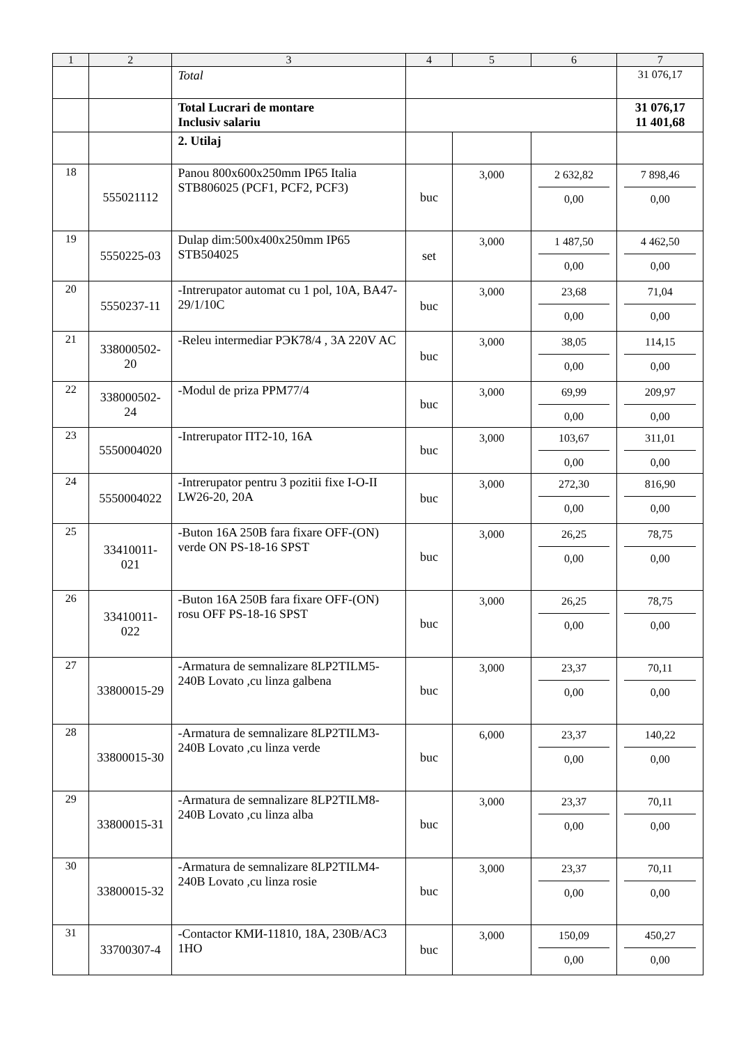| 1 | 2 | 3 | 4 | 5 | 6 | 7 |
| --- | --- | --- | --- | --- | --- | --- |
| | | Total | | | | 31 076,17 |
| | | Total Lucrari de montare Inclusiv salariu | | | | 31 076,17 11 401,68 |
| | | 2. Utilaj | | | | |
| 18 | 555021112 | Panou 800x600x250mm IP65 Italia STB806025 (PCF1, PCF2, PCF3) | buc | 3,000 | 2 632,82 0,00 | 7 898,46 0,00 |
| 19 | 5550225-03 | Dulap dim:500x400x250mm IP65 STB504025 | set | 3,000 | 1 487,50 0,00 | 4 462,50 0,00 |
| 20 | 5550237-11 | -Intrerupator automat cu 1 pol, 10A, BA47-29/1/10C | buc | 3,000 | 23,68 0,00 | 71,04 0,00 |
| 21 | 338000502-20 | -Releu intermediar РЭК78/4 , 3A 220V AC | buc | 3,000 | 38,05 0,00 | 114,15 0,00 |
| 22 | 338000502-24 | -Modul de priza PPM77/4 | buc | 3,000 | 69,99 0,00 | 209,97 0,00 |
| 23 | 5550004020 | -Intrerupator ПТ2-10, 16A | buc | 3,000 | 103,67 0,00 | 311,01 0,00 |
| 24 | 5550004022 | -Intrerupator pentru 3 pozitii fixe I-O-II LW26-20, 20A | buc | 3,000 | 272,30 0,00 | 816,90 0,00 |
| 25 | 33410011-021 | -Buton 16A 250B fara fixare OFF-(ON) verde ON PS-18-16 SPST | buc | 3,000 | 26,25 0,00 | 78,75 0,00 |
| 26 | 33410011-022 | -Buton 16A 250B fara fixare OFF-(ON) rosu OFF PS-18-16 SPST | buc | 3,000 | 26,25 0,00 | 78,75 0,00 |
| 27 | 33800015-29 | -Armatura de semnalizare 8LP2TILM5-240B Lovato ,cu linza galbena | buc | 3,000 | 23,37 0,00 | 70,11 0,00 |
| 28 | 33800015-30 | -Armatura de semnalizare 8LP2TILM3-240B Lovato ,cu linza verde | buc | 6,000 | 23,37 0,00 | 140,22 0,00 |
| 29 | 33800015-31 | -Armatura de semnalizare 8LP2TILM8-240B Lovato ,cu linza alba | buc | 3,000 | 23,37 0,00 | 70,11 0,00 |
| 30 | 33800015-32 | -Armatura de semnalizare 8LP2TILM4-240B Lovato ,cu linza rosie | buc | 3,000 | 23,37 0,00 | 70,11 0,00 |
| 31 | 33700307-4 | -Contactor КМИ-11810, 18A, 230B/AC3 1HO | buc | 3,000 | 150,09 0,00 | 450,27 0,00 |